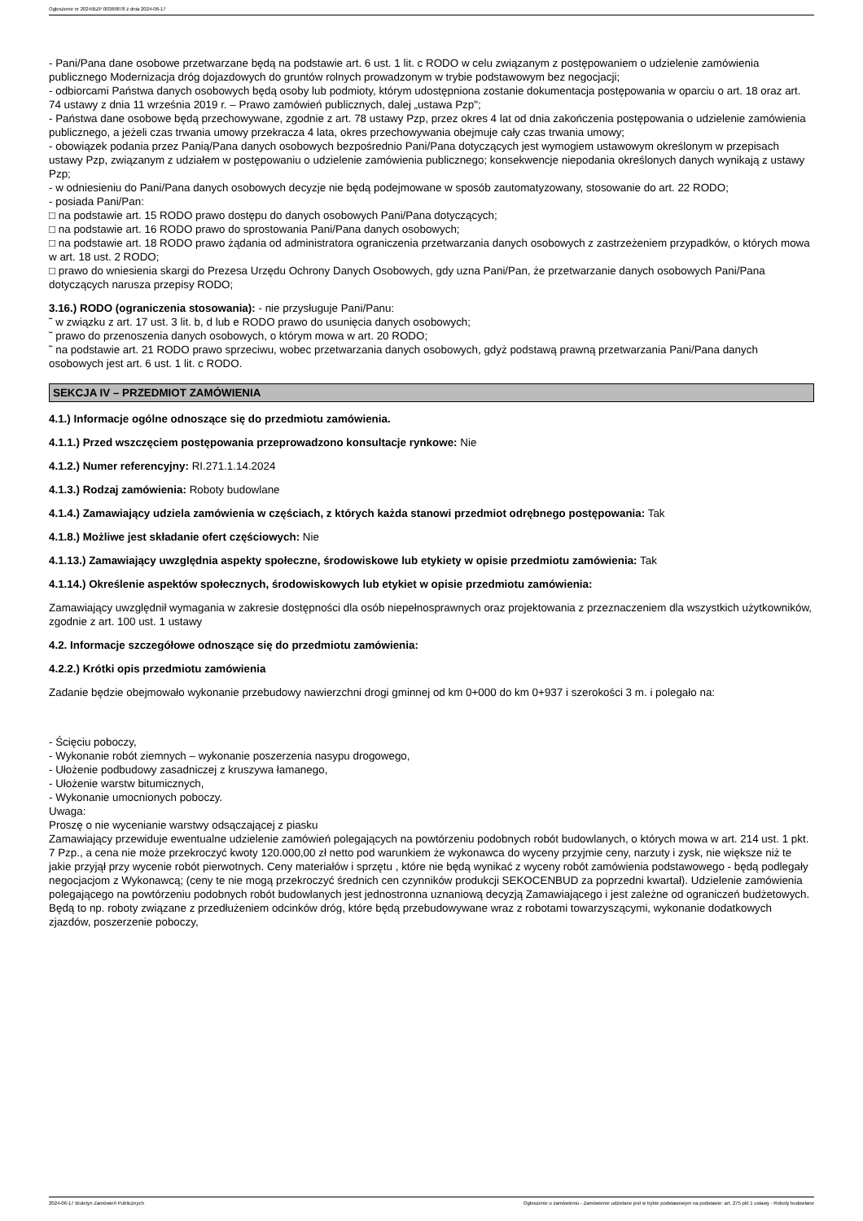Ogłoszenie nr 2024/BZP 00369878 z dnia 2024-06-17
- Pani/Pana dane osobowe przetwarzane będą na podstawie art. 6 ust. 1 lit. c RODO w celu związanym z postępowaniem o udzielenie zamówienia publicznego Modernizacja dróg dojazdowych do gruntów rolnych prowadzonym w trybie podstawowym bez negocjacji;
- odbiorcami Państwa danych osobowych będą osoby lub podmioty, którym udostępniona zostanie dokumentacja postępowania w oparciu o art. 18 oraz art. 74 ustawy z dnia 11 września 2019 r. – Prawo zamówień publicznych, dalej „ustawa Pzp";
- Państwa dane osobowe będą przechowywane, zgodnie z art. 78 ustawy Pzp, przez okres 4 lat od dnia zakończenia postępowania o udzielenie zamówienia publicznego, a jeżeli czas trwania umowy przekracza 4 lata, okres przechowywania obejmuje cały czas trwania umowy;
- obowiązek podania przez Panią/Pana danych osobowych bezpośrednio Pani/Pana dotyczących jest wymogiem ustawowym określonym w przepisach ustawy Pzp, związanym z udziałem w postępowaniu o udzielenie zamówienia publicznego; konsekwencje niepodania określonych danych wynikają z ustawy Pzp;
- w odniesieniu do Pani/Pana danych osobowych decyzje nie będą podejmowane w sposób zautomatyzowany, stosowanie do art. 22 RODO;
- posiada Pani/Pan:
□ na podstawie art. 15 RODO prawo dostępu do danych osobowych Pani/Pana dotyczących;
□ na podstawie art. 16 RODO prawo do sprostowania Pani/Pana danych osobowych;
□ na podstawie art. 18 RODO prawo żądania od administratora ograniczenia przetwarzania danych osobowych z zastrzeżeniem przypadków, o których mowa w art. 18 ust. 2 RODO;
□ prawo do wniesienia skargi do Prezesa Urzędu Ochrony Danych Osobowych, gdy uzna Pani/Pan, że przetwarzanie danych osobowych Pani/Pana dotyczących narusza przepisy RODO;
3.16.) RODO (ograniczenia stosowania): - nie przysługuje Pani/Panu:
˜ w związku z art. 17 ust. 3 lit. b, d lub e RODO prawo do usunięcia danych osobowych;
˜ prawo do przenoszenia danych osobowych, o którym mowa w art. 20 RODO;
˜ na podstawie art. 21 RODO prawo sprzeciwu, wobec przetwarzania danych osobowych, gdyż podstawą prawną przetwarzania Pani/Pana danych osobowych jest art. 6 ust. 1 lit. c RODO.
SEKCJA IV – PRZEDMIOT ZAMÓWIENIA
4.1.) Informacje ogólne odnoszące się do przedmiotu zamówienia.
4.1.1.) Przed wszczęciem postępowania przeprowadzono konsultacje rynkowe: Nie
4.1.2.) Numer referencyjny: RI.271.1.14.2024
4.1.3.) Rodzaj zamówienia: Roboty budowlane
4.1.4.) Zamawiający udziela zamówienia w częściach, z których każda stanowi przedmiot odrębnego postępowania: Tak
4.1.8.) Możliwe jest składanie ofert częściowych: Nie
4.1.13.) Zamawiający uwzględnia aspekty społeczne, środowiskowe lub etykiety w opisie przedmiotu zamówienia: Tak
4.1.14.) Określenie aspektów społecznych, środowiskowych lub etykiet w opisie przedmiotu zamówienia:
Zamawiający uwzględnił wymagania w zakresie dostępności dla osób niepełnosprawnych oraz projektowania z przeznaczeniem dla wszystkich użytkowników, zgodnie z art. 100 ust. 1 ustawy
4.2. Informacje szczegółowe odnoszące się do przedmiotu zamówienia:
4.2.2.) Krótki opis przedmiotu zamówienia
Zadanie będzie obejmowało wykonanie przebudowy nawierzchni drogi gminnej od km 0+000 do km 0+937 i szerokości 3 m. i polegało na:
- Ścięciu poboczy,
- Wykonanie robót ziemnych – wykonanie poszerzenia nasypu drogowego,
- Ułożenie podbudowy zasadniczej z kruszywa łamanego,
- Ułożenie warstw bitumicznych,
- Wykonanie umocnionych poboczy.
Uwaga:
Proszę o nie wycenianie warstwy odsączającej z piasku
Zamawiający przewiduje ewentualne udzielenie zamówień polegających na powtórzeniu podobnych robót budowlanych, o których mowa w art. 214 ust. 1 pkt. 7 Pzp., a cena nie może przekroczyć kwoty 120.000,00 zł netto pod warunkiem że wykonawca do wyceny przyjmie ceny, narzuty i zysk, nie większe niż te jakie przyjął przy wycenie robót pierwotnych. Ceny materiałów i sprzętu , które nie będą wynikać z wyceny robót zamówienia podstawowego - będą podlegały negocjacjom z Wykonawcą; (ceny te nie mogą przekroczyć średnich cen czynników produkcji SEKOCENBUD za poprzedni kwartał). Udzielenie zamówienia polegającego na powtórzeniu podobnych robót budowlanych jest jednostronna uznaniową decyzją Zamawiającego i jest zależne od ograniczeń budżetowych. Będą to np. roboty związane z przedłużeniem odcinków dróg, które będą przebudowywane wraz z robotami towarzyszącymi, wykonanie dodatkowych zjazdów, poszerzenie poboczy,
2024-06-17 Biuletyn Zamówień Publicznych Ogłoszenie o zamówieniu - Zamówienie udzielane jest w trybie podstawowym na podstawie: art. 275 pkt 1 ustawy - Roboty budowlane